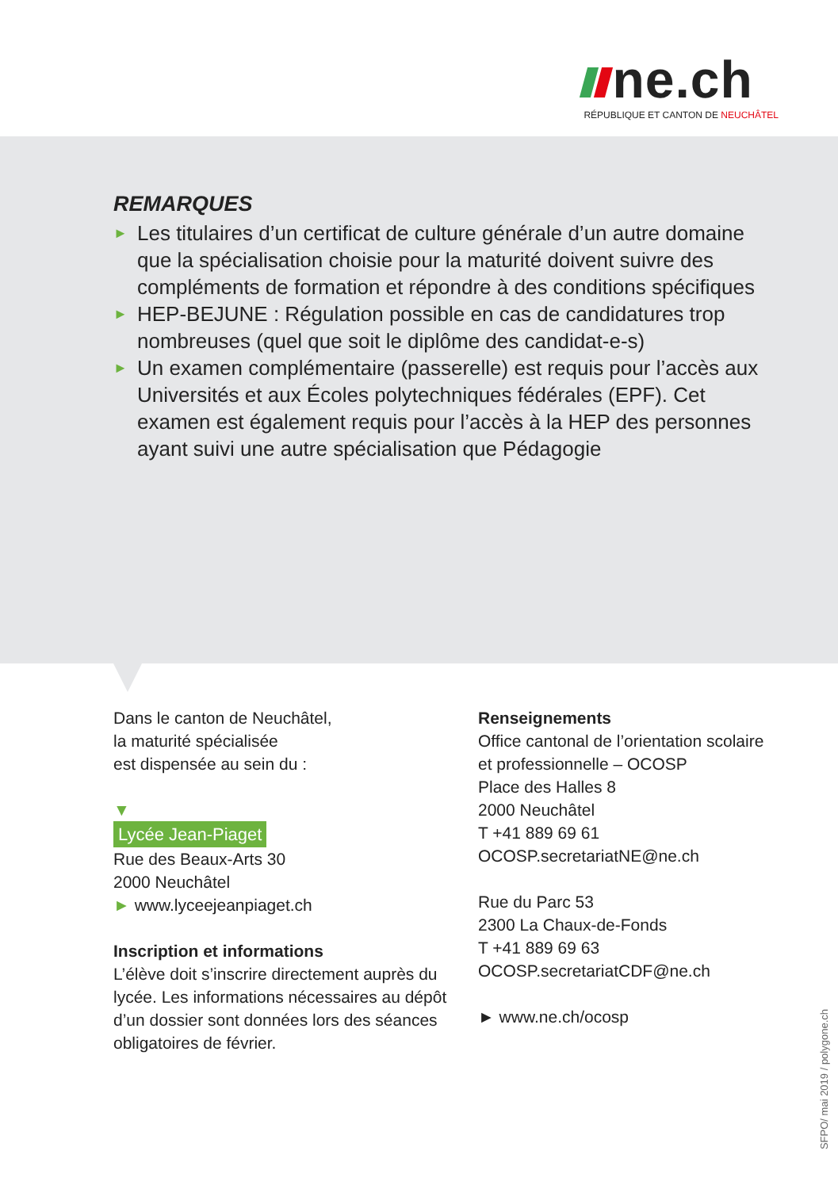ne.ch
RÉPUBLIQUE ET CANTON DE NEUCHÂTEL
REMARQUES
► Les titulaires d’un certificat de culture générale d’un autre domaine que la spécialisation choisie pour la maturité doivent suivre des compléments de formation et répondre à des conditions spécifiques
► HEP-BEJUNE : Régulation possible en cas de candidatures trop nombreuses (quel que soit le diplôme des candidat-e-s)
► Un examen complémentaire (passerelle) est requis pour l’accès aux Universités et aux Écoles polytechniques fédérales (EPF). Cet examen est également requis pour l’accès à la HEP des personnes ayant suivi une autre spécialisation que Pédagogie
Dans le canton de Neuchâtel,
la maturité spécialisée
est dispensée au sein du :
▼
Lycée Jean-Piaget
Rue des Beaux-Arts 30
2000 Neuchâtel
► www.lyceejeanpiaget.ch
Inscription et informations
L’élève doit s’inscrire directement auprès du lycée. Les informations nécessaires au dépôt d’un dossier sont données lors des séances obligatoires de février.
Renseignements
Office cantonal de l’orientation scolaire
et professionnelle – OCOSP
Place des Halles 8
2000 Neuchâtel
T +41 889 69 61
OCOSP.secretariatNE@ne.ch
Rue du Parc 53
2300 La Chaux-de-Fonds
T +41 889 69 63
OCOSP.secretariatCDF@ne.ch
► www.ne.ch/ocosp
SFPO/ mai 2019 / polygone.ch